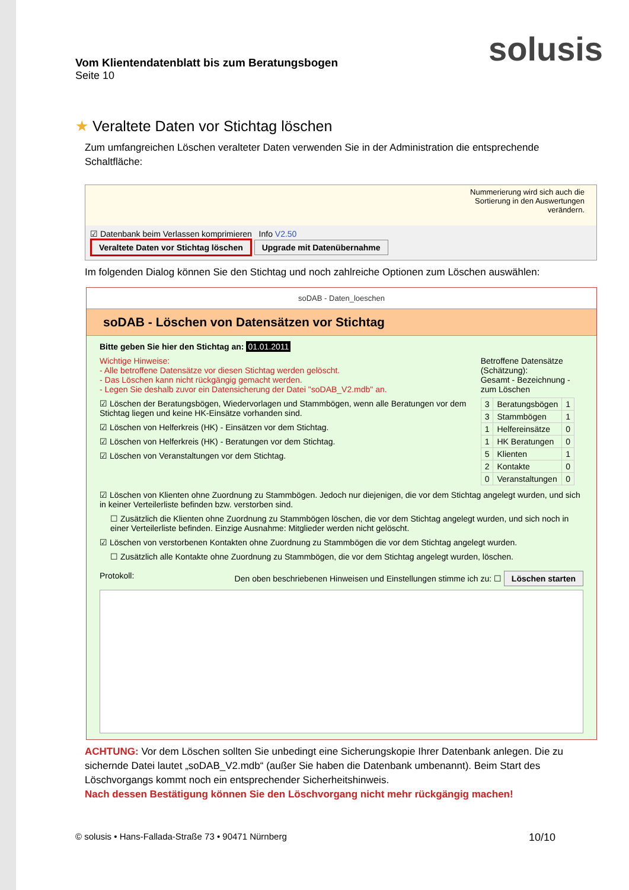solusis
Vom Klientendatenblatt bis zum Beratungsbogen
Seite 10
★ Veraltete Daten vor Stichtag löschen
Zum umfangreichen Löschen veralteter Daten verwenden Sie in der Administration die entsprechende Schaltfläche:
Nummerierung wird sich auch die
Sortierung in den Auswertungen
verändern.
☑ Datenbank beim Verlassen komprimieren Info V2.50
Veraltete Daten vor Stichtag löschen Upgrade mit Datenübernahme
Im folgenden Dialog können Sie den Stichtag und noch zahlreiche Optionen zum Löschen auswählen:
soDAB - Daten_loeschen
soDAB - Löschen von Datensätzen vor Stichtag
Bitte geben Sie hier den Stichtag an: 01.01.2011
Wichtige Hinweise:
- Alle betroffene Datensätze vor diesen Stichtag werden gelöscht.
- Das Löschen kann nicht rückgängig gemacht werden.
- Legen Sie deshalb zuvor ein Datensicherung der Datei "soDAB_V2.mdb" an.
☑ Löschen der Beratungsbögen, Wiedervorlagen und Stammbögen, wenn alle Beratungen vor dem Stichtag liegen und keine HK-Einsätze vorhanden sind.
☑ Löschen von Helferkreis (HK) - Einsätzen vor dem Stichtag.
☑ Löschen von Helferkreis (HK) - Beratungen vor dem Stichtag.
☑ Löschen von Veranstaltungen vor dem Stichtag.
Betroffene Datensätze (Schätzung):
Gesamt - Bezeichnung - zum Löschen
| 3 | Beratungsbögen | 1 |
| 3 | Stammbögen | 1 |
| 1 | Helfereinsätze | 0 |
| 1 | HK Beratungen | 0 |
| 5 | Klienten | 1 |
| 2 | Kontakte | 0 |
| 0 | Veranstaltungen | 0 |
☑ Löschen von Klienten ohne Zuordnung zu Stammbögen. Jedoch nur diejenigen, die vor dem Stichtag angelegt wurden, und sich in keiner Verteilerliste befinden bzw. verstorben sind.
☐ Zusätzlich die Klienten ohne Zuordnung zu Stammbögen löschen, die vor dem Stichtag angelegt wurden, und sich noch in einer Verteilerliste befinden. Einzige Ausnahme: Mitglieder werden nicht gelöscht.
☑ Löschen von verstorbenen Kontakten ohne Zuordnung zu Stammbögen die vor dem Stichtag angelegt wurden.
☐ Zusätzlich alle Kontakte ohne Zuordnung zu Stammbögen, die vor dem Stichtag angelegt wurden, löschen.
Protokoll: Den oben beschriebenen Hinweisen und Einstellungen stimme ich zu: ☐ Löschen starten
ACHTUNG: Vor dem Löschen sollten Sie unbedingt eine Sicherungskopie Ihrer Datenbank anlegen. Die zu sichernde Datei lautet „soDAB_V2.mdb“ (außer Sie haben die Datenbank umbenannt). Beim Start des Löschvorgangs kommt noch ein entsprechender Sicherheitshinweis.
Nach dessen Bestätigung können Sie den Löschvorgang nicht mehr rückgängig machen!
© solusis • Hans-Fallada-Straße 73 • 90471 Nürnberg 10/10